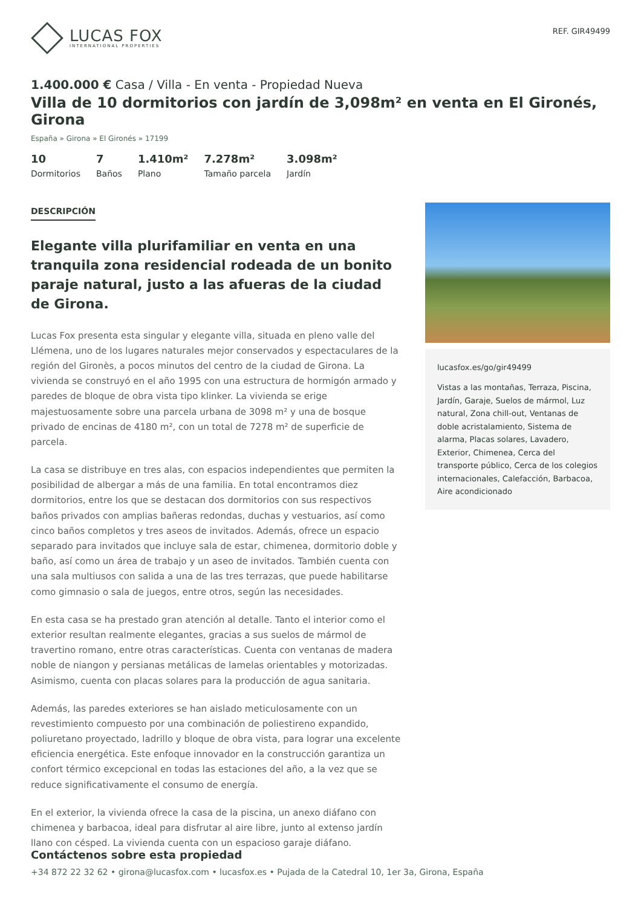LUCAS FOX
INTERNATIONAL PROPERTIES
REF. GIR49499
1.400.000 € Casa / Villa - En venta - Propiedad Nueva
Villa de 10 dormitorios con jardín de 3,098m² en venta en El Gironés, Girona
España » Girona » El Gironés » 17199
10
Dormitorios
7
Baños
1.410m²
Plano
7.278m²
Tamaño parcela
3.098m²
Jardín
DESCRIPCIÓN
Elegante villa plurifamiliar en venta en una tranquila zona residencial rodeada de un bonito paraje natural, justo a las afueras de la ciudad de Girona.
Lucas Fox presenta esta singular y elegante villa, situada en pleno valle del Llémena, uno de los lugares naturales mejor conservados y espectaculares de la región del Gironès, a pocos minutos del centro de la ciudad de Girona. La vivienda se construyó en el año 1995 con una estructura de hormigón armado y paredes de bloque de obra vista tipo klinker. La vivienda se erige majestuosamente sobre una parcela urbana de 3098 m² y una de bosque privado de encinas de 4180 m², con un total de 7278 m² de superficie de parcela.
La casa se distribuye en tres alas, con espacios independientes que permiten la posibilidad de albergar a más de una familia. En total encontramos diez dormitorios, entre los que se destacan dos dormitorios con sus respectivos baños privados con amplias bañeras redondas, duchas y vestuarios, así como cinco baños completos y tres aseos de invitados. Además, ofrece un espacio separado para invitados que incluye sala de estar, chimenea, dormitorio doble y baño, así como un área de trabajo y un aseo de invitados. También cuenta con una sala multiusos con salida a una de las tres terrazas, que puede habilitarse como gimnasio o sala de juegos, entre otros, según las necesidades.
En esta casa se ha prestado gran atención al detalle. Tanto el interior como el exterior resultan realmente elegantes, gracias a sus suelos de mármol de travertino romano, entre otras características. Cuenta con ventanas de madera noble de niangon y persianas metálicas de lamelas orientables y motorizadas. Asimismo, cuenta con placas solares para la producción de agua sanitaria.
Además, las paredes exteriores se han aislado meticulosamente con un revestimiento compuesto por una combinación de poliestireno expandido, poliuretano proyectado, ladrillo y bloque de obra vista, para lograr una excelente eficiencia energética. Este enfoque innovador en la construcción garantiza un confort térmico excepcional en todas las estaciones del año, a la vez que se reduce significativamente el consumo de energía.
En el exterior, la vivienda ofrece la casa de la piscina, un anexo diáfano con chimenea y barbacoa, ideal para disfrutar al aire libre, junto al extenso jardín llano con césped. La vivienda cuenta con un espacioso garaje diáfano.
lucasfox.es/go/gir49499
Vistas a las montañas, Terraza, Piscina, Jardín, Garaje, Suelos de mármol, Luz natural, Zona chill-out, Ventanas de doble acristalamiento, Sistema de alarma, Placas solares, Lavadero, Exterior, Chimenea, Cerca del transporte público, Cerca de los colegios internacionales, Calefacción, Barbacoa, Aire acondicionado
Contáctenos sobre esta propiedad
+34 872 22 32 62 • girona@lucasfox.com • lucasfox.es • Pujada de la Catedral 10, 1er 3a, Girona, España